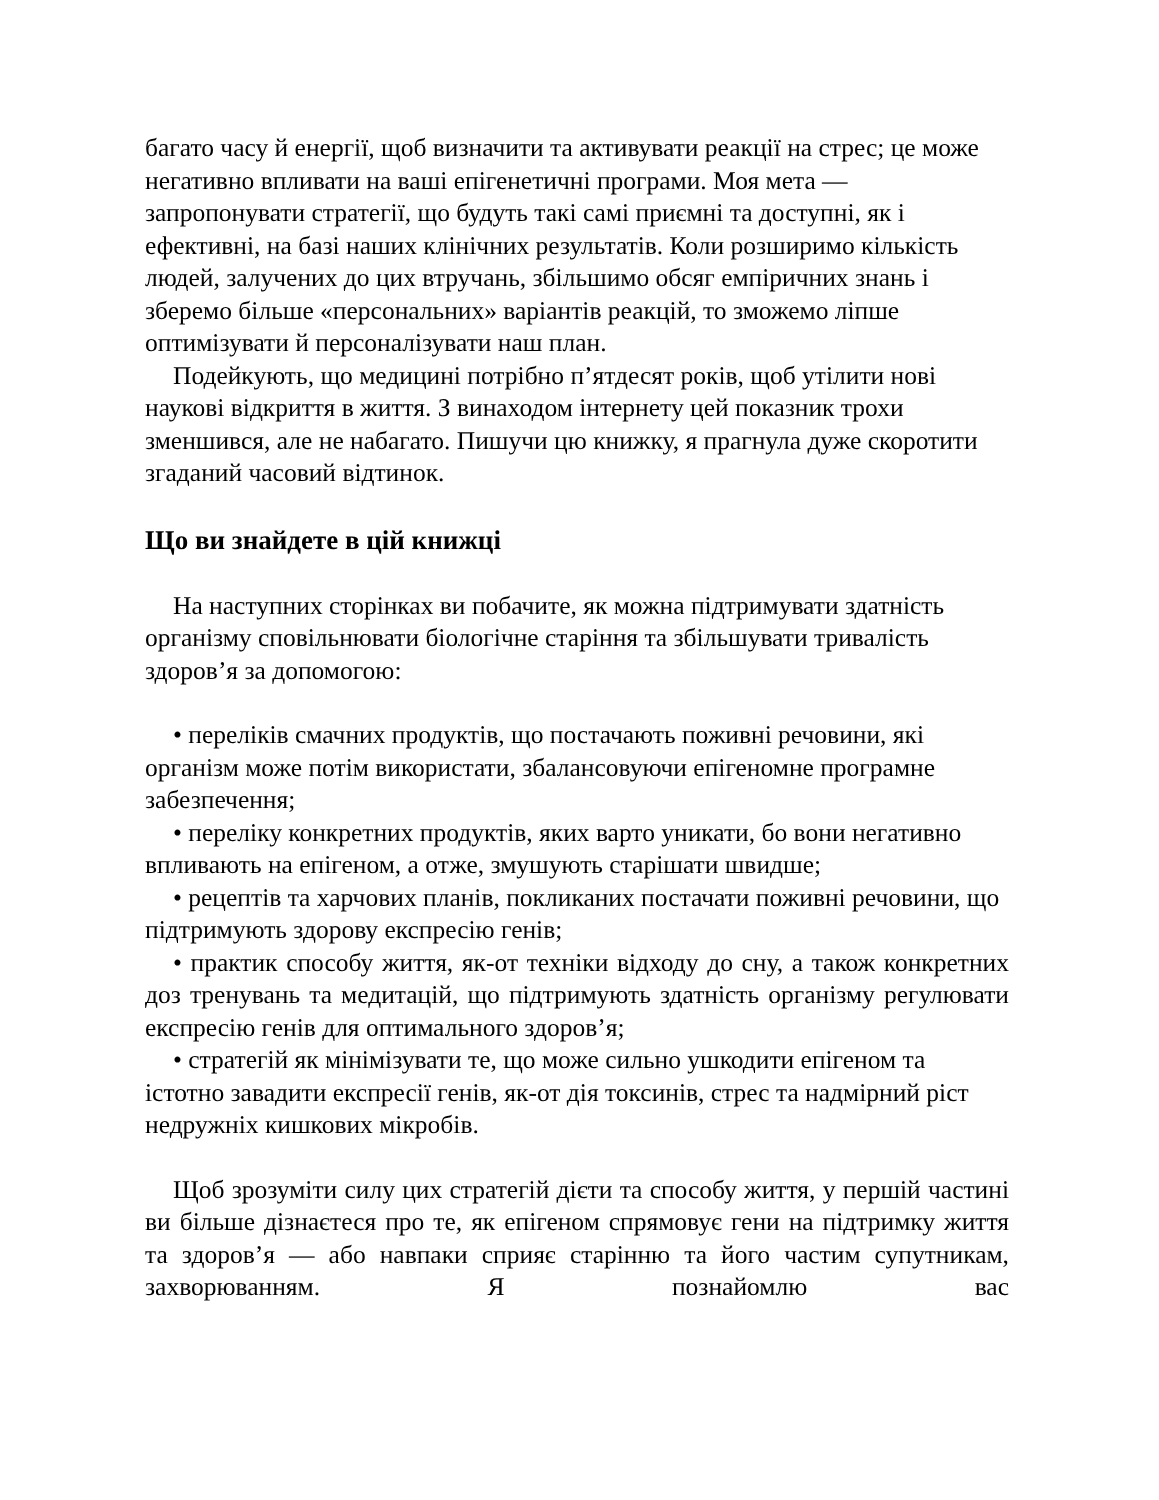багато часу й енергії, щоб визначити та активувати реакції на стрес; це може негативно впливати на ваші епігенетичні програми. Моя мета — запропонувати стратегії, що будуть такі самі приємні та доступні, як і ефективні, на базі наших клінічних результатів. Коли розширимо кількість людей, залучених до цих втручань, збільшимо обсяг емпіричних знань і зберемо більше «персональних» варіантів реакцій, то зможемо ліпше оптимізувати й персоналізувати наш план.
Подейкують, що медицині потрібно п’ятдесят років, щоб утілити нові наукові відкриття в життя. З винаходом інтернету цей показник трохи зменшився, але не набагато. Пишучи цю книжку, я прагнула дуже скоротити згаданий часовий відтинок.
Що ви знайдете в цій книжці
На наступних сторінках ви побачите, як можна підтримувати здатність організму сповільнювати біологічне старіння та збільшувати тривалість здоров’я за допомогою:
• переліків смачних продуктів, що постачають поживні речовини, які організм може потім використати, збалансовуючи епігеномне програмне забезпечення;
• переліку конкретних продуктів, яких варто уникати, бо вони негативно впливають на епігеном, а отже, змушують старішати швидше;
• рецептів та харчових планів, покликаних постачати поживні речовини, що підтримують здорову експресію генів;
• практик способу життя, як-от техніки відходу до сну, а також конкретних доз тренувань та медитацій, що підтримують здатність організму регулювати експресію генів для оптимального здоров’я;
• стратегій як мінімізувати те, що може сильно ушкодити епігеном та істотно завадити експресії генів, як-от дія токсинів, стрес та надмірний ріст недружніх кишкових мікробів.
Щоб зрозуміти силу цих стратегій дієти та способу життя, у першій частині ви більше дізнаєтеся про те, як епігеном спрямовує гени на підтримку життя та здоров’я — або навпаки сприяє старінню та його частим супутникам, захворюванням. Я познайомлю вас